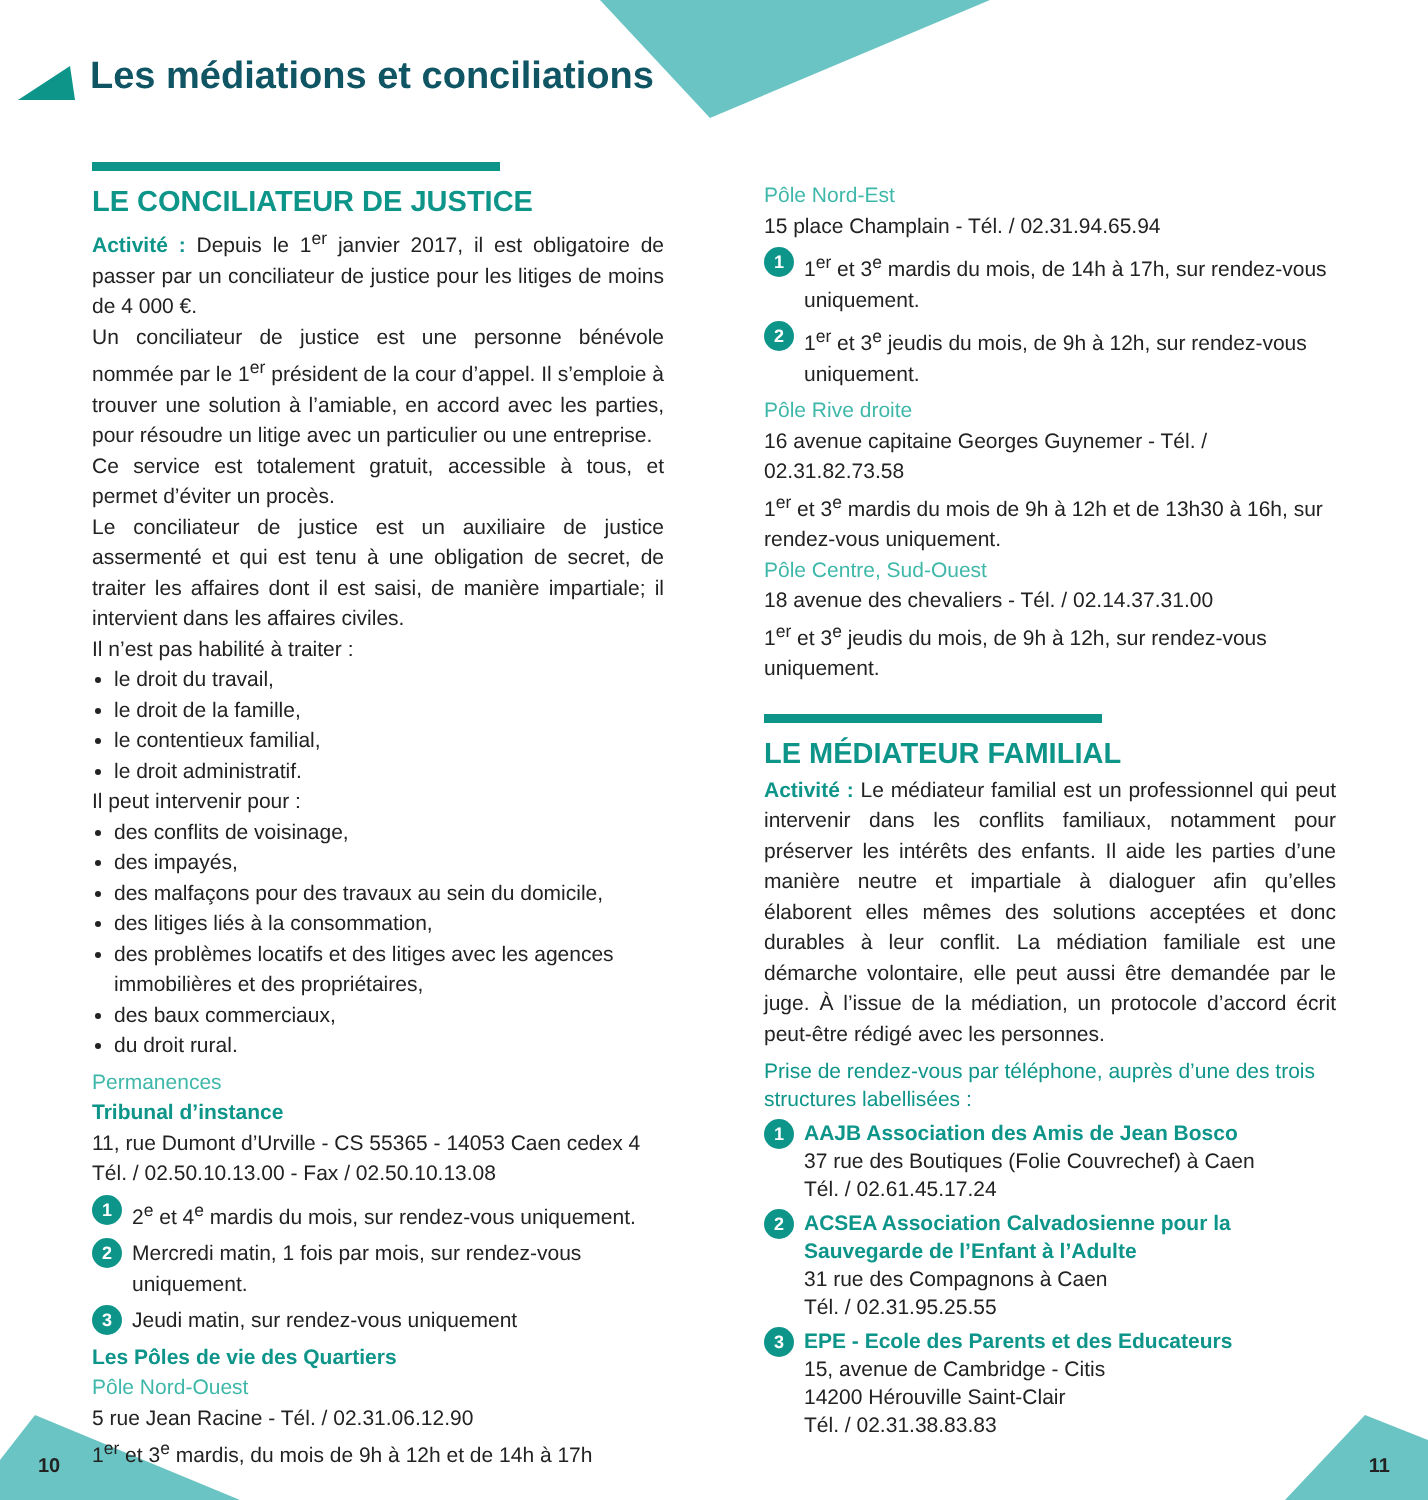Les médiations et conciliations
LE CONCILIATEUR DE JUSTICE
Activité : Depuis le 1<sup>er</sup> janvier 2017, il est obligatoire de passer par un conciliateur de justice pour les litiges de moins de 4 000 €.
Un conciliateur de justice est une personne bénévole nommée par le 1<sup>er</sup> président de la cour d’appel. Il s’emploie à trouver une solution à l’amiable, en accord avec les parties, pour résoudre un litige avec un particulier ou une entreprise.
Ce service est totalement gratuit, accessible à tous, et permet d’éviter un procès.
Le conciliateur de justice est un auxiliaire de justice assermenté et qui est tenu à une obligation de secret, de traiter les affaires dont il est saisi, de manière impartiale; il intervient dans les affaires civiles.
Il n’est pas habilité à traiter :
le droit du travail,
le droit de la famille,
le contentieux familial,
le droit administratif.
Il peut intervenir pour :
des conflits de voisinage,
des impayés,
des malfaçons pour des travaux au sein du domicile,
des litiges liés à la consommation,
des problèmes locatifs et des litiges avec les agences immobilières et des propriétaires,
des baux commerciaux,
du droit rural.
Permanences
Tribunal d’instance
11, rue Dumont d’Urville - CS 55365 - 14053 Caen cedex 4
Tél. / 02.50.10.13.00 - Fax / 02.50.10.13.08
1 2<sup>e</sup> et 4<sup>e</sup> mardis du mois, sur rendez-vous uniquement.
2 Mercredi matin, 1 fois par mois, sur rendez-vous uniquement.
3 Jeudi matin, sur rendez-vous uniquement
Les Pôles de vie des Quartiers
Pôle Nord-Ouest
5 rue Jean Racine - Tél. / 02.31.06.12.90
1<sup>er</sup> et 3<sup>e</sup> mardis, du mois de 9h à 12h et de 14h à 17h
Pôle Nord-Est
15 place Champlain - Tél. / 02.31.94.65.94
1 1<sup>er</sup> et 3<sup>e</sup> mardis du mois, de 14h à 17h, sur rendez-vous uniquement.
2 1<sup>er</sup> et 3<sup>e</sup> jeudis du mois, de 9h à 12h, sur rendez-vous uniquement.
Pôle Rive droite
16 avenue capitaine Georges Guynemer - Tél. / 02.31.82.73.58
1<sup>er</sup> et 3<sup>e</sup> mardis du mois de 9h à 12h et de 13h30 à 16h, sur rendez-vous uniquement.
Pôle Centre, Sud-Ouest
18 avenue des chevaliers - Tél. / 02.14.37.31.00
1<sup>er</sup> et 3<sup>e</sup> jeudis du mois, de 9h à 12h, sur rendez-vous uniquement.
LE MÉDIATEUR FAMILIAL
Activité : Le médiateur familial est un professionnel qui peut intervenir dans les conflits familiaux, notamment pour préserver les intérêts des enfants. Il aide les parties d’une manière neutre et impartiale à dialoguer afin qu’elles élaborent elles mêmes des solutions acceptées et donc durables à leur conflit. La médiation familiale est une démarche volontaire, elle peut aussi être demandée par le juge. À l’issue de la médiation, un protocole d’accord écrit peut-être rédigé avec les personnes.
Prise de rendez-vous par téléphone, auprès d’une des trois structures labellisées :
1 AAJB Association des Amis de Jean Bosco
37 rue des Boutiques (Folie Couvrechef) à Caen
Tél. / 02.61.45.17.24
2 ACSEA Association Calvadosienne pour la Sauvegarde de l’Enfant à l’Adulte
31 rue des Compagnons à Caen
Tél. / 02.31.95.25.55
3 EPE - Ecole des Parents et des Educateurs
15, avenue de Cambridge - Citis
14200 Hérouville Saint-Clair
Tél. / 02.31.38.83.83
10 11